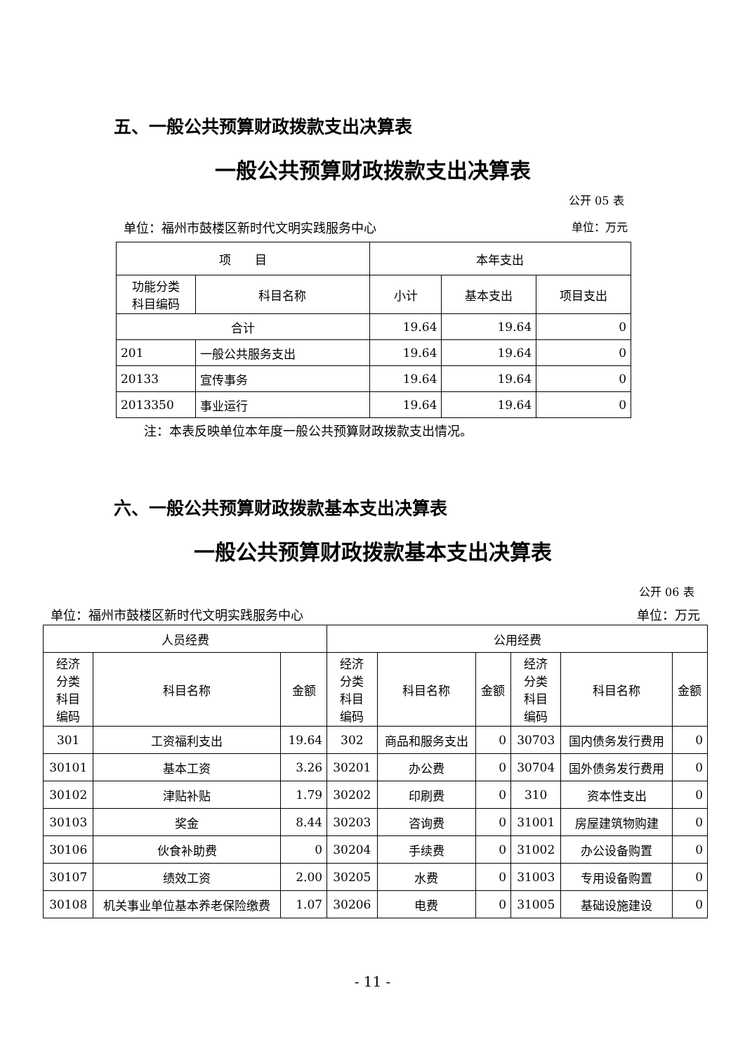五、一般公共预算财政拨款支出决算表
一般公共预算财政拨款支出决算表
公开 05 表
单位：福州市鼓楼区新时代文明实践服务中心 单位：万元
| 项 目 | | 本年支出 | | |
| --- | --- | --- | --- | --- |
| 功能分类 科目编码 | 科目名称 | 小计 | 基本支出 | 项目支出 |
| 合计 | | 19.64 | 19.64 | 0 |
| 201 | 一般公共服务支出 | 19.64 | 19.64 | 0 |
| 20133 | 宣传事务 | 19.64 | 19.64 | 0 |
| 2013350 | 事业运行 | 19.64 | 19.64 | 0 |
注：本表反映单位本年度一般公共预算财政拨款支出情况。
六、一般公共预算财政拨款基本支出决算表
一般公共预算财政拨款基本支出决算表
公开 06 表
单位：福州市鼓楼区新时代文明实践服务中心 单位：万元
| 人员经费 | | | 公用经费 | | | | | |
| --- | --- | --- | --- | --- | --- | --- | --- | --- |
| 经济 分类 科目 编码 | 科目名称 | 金额 | 经济 分类 科目 编码 | 科目名称 | 金额 | 经济 分类 科目 编码 | 科目名称 | 金额 |
| 301 | 工资福利支出 | 19.64 | 302 | 商品和服务支出 | 0 | 30703 | 国内债务发行费用 | 0 |
| 30101 | 基本工资 | 3.26 | 30201 | 办公费 | 0 | 30704 | 国外债务发行费用 | 0 |
| 30102 | 津贴补贴 | 1.79 | 30202 | 印刷费 | 0 | 310 | 资本性支出 | 0 |
| 30103 | 奖金 | 8.44 | 30203 | 咨询费 | 0 | 31001 | 房屋建筑物购建 | 0 |
| 30106 | 伙食补助费 | 0 | 30204 | 手续费 | 0 | 31002 | 办公设备购置 | 0 |
| 30107 | 绩效工资 | 2.00 | 30205 | 水费 | 0 | 31003 | 专用设备购置 | 0 |
| 30108 | 机关事业单位基本养老保险缴费 | 1.07 | 30206 | 电费 | 0 | 31005 | 基础设施建设 | 0 |
- 11 -